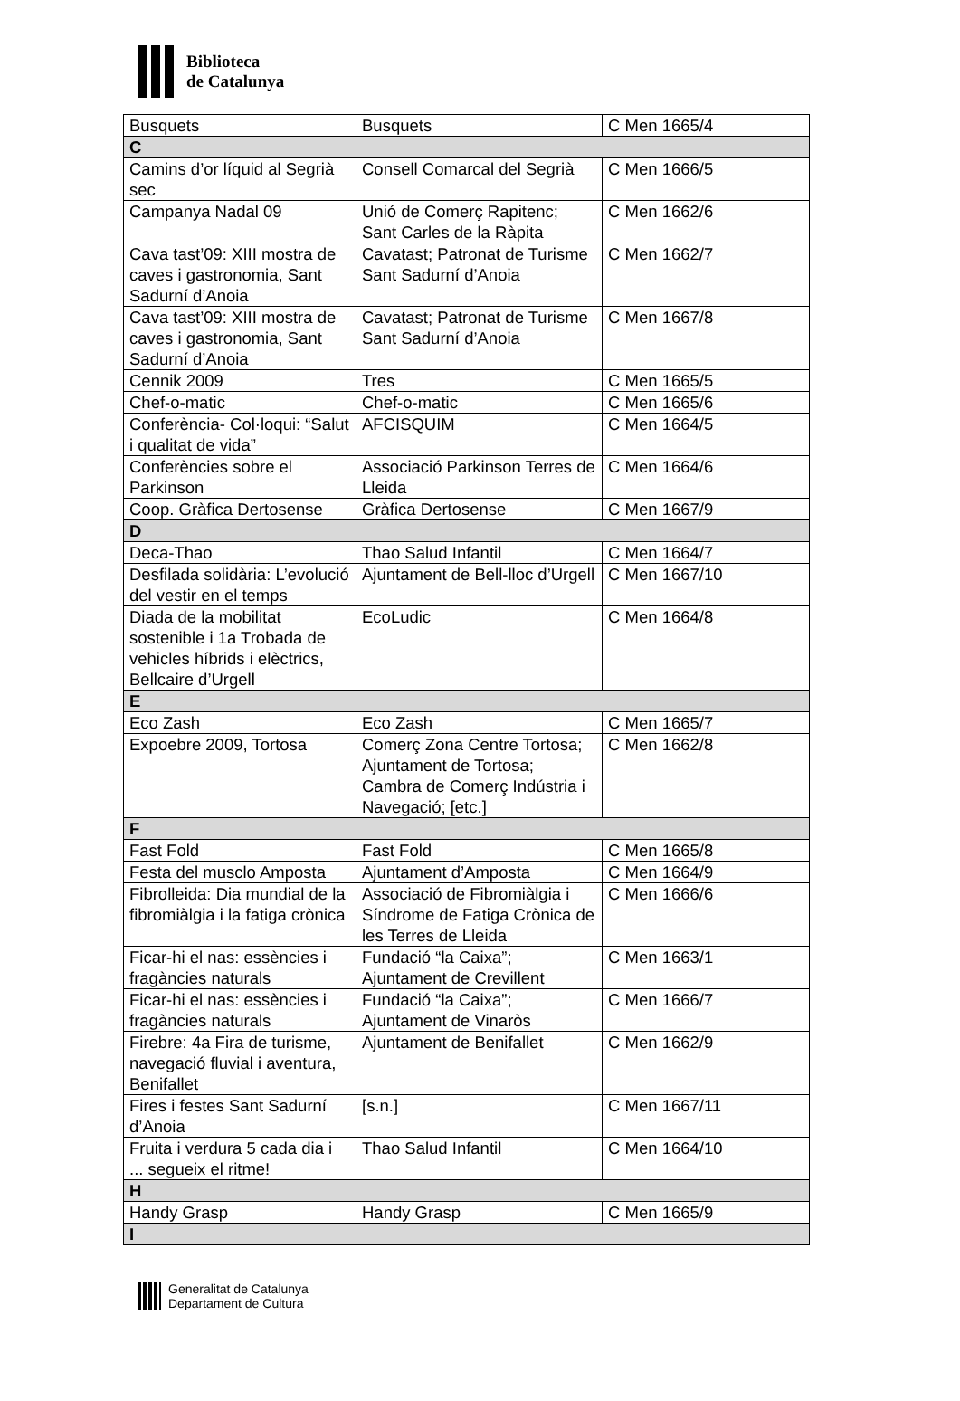Biblioteca
de Catalunya
| Busquets | Busquets | C Men 1665/4 |
| C | | |
| Camins d’or líquid al Segrià sec | Consell Comarcal del Segrià | C Men 1666/5 |
| Campanya Nadal 09 | Unió de Comerç Rapitenc; Sant Carles de la Ràpita | C Men 1662/6 |
| Cava tast’09: XIII mostra de caves i gastronomia, Sant Sadurní d’Anoia | Cavatast; Patronat de Turisme Sant Sadurní d’Anoia | C Men 1662/7 |
| Cava tast’09: XIII mostra de caves i gastronomia, Sant Sadurní d’Anoia | Cavatast; Patronat de Turisme Sant Sadurní d’Anoia | C Men 1667/8 |
| Cennik 2009 | Tres | C Men 1665/5 |
| Chef-o-matic | Chef-o-matic | C Men 1665/6 |
| Conferència- Col·loqui: “Salut i qualitat de vida” | AFCISQUIM | C Men 1664/5 |
| Conferències sobre el Parkinson | Associació Parkinson Terres de Lleida | C Men 1664/6 |
| Coop. Gràfica Dertosense | Gràfica Dertosense | C Men 1667/9 |
| D | | |
| Deca-Thao | Thao Salud Infantil | C Men 1664/7 |
| Desfilada solidària: L’evolució del vestir en el temps | Ajuntament de Bell-lloc d’Urgell | C Men 1667/10 |
| Diada de la mobilitat sostenible i 1a Trobada de vehicles híbrids i elèctrics, Bellcaire d’Urgell | EcoLudic | C Men 1664/8 |
| E | | |
| Eco Zash | Eco Zash | C Men 1665/7 |
| Expoebre 2009, Tortosa | Comerç Zona Centre Tortosa; Ajuntament de Tortosa; Cambra de Comerç Indústria i Navegació; [etc.] | C Men 1662/8 |
| F | | |
| Fast Fold | Fast Fold | C Men 1665/8 |
| Festa del musclo Amposta | Ajuntament d’Amposta | C Men 1664/9 |
| Fibrolleida: Dia mundial de la fibromiàlgia i la fatiga crònica | Associació de Fibromiàlgia i Síndrome de Fatiga Crònica de les Terres de Lleida | C Men 1666/6 |
| Ficar-hi el nas: essències i fragàncies naturals | Fundació “la Caixa”; Ajuntament de Crevillent | C Men 1663/1 |
| Ficar-hi el nas: essències i fragàncies naturals | Fundació “la Caixa”; Ajuntament de Vinaròs | C Men 1666/7 |
| Firebre: 4a Fira de turisme, navegació fluvial i aventura, Benifallet | Ajuntament de Benifallet | C Men 1662/9 |
| Fires i festes Sant Sadurní d’Anoia | [s.n.] | C Men 1667/11 |
| Fruita i verdura 5 cada dia i ... segueix el ritme! | Thao Salud Infantil | C Men 1664/10 |
| H | | |
| Handy Grasp | Handy Grasp | C Men 1665/9 |
| I | | |
Generalitat de Catalunya
Departament de Cultura